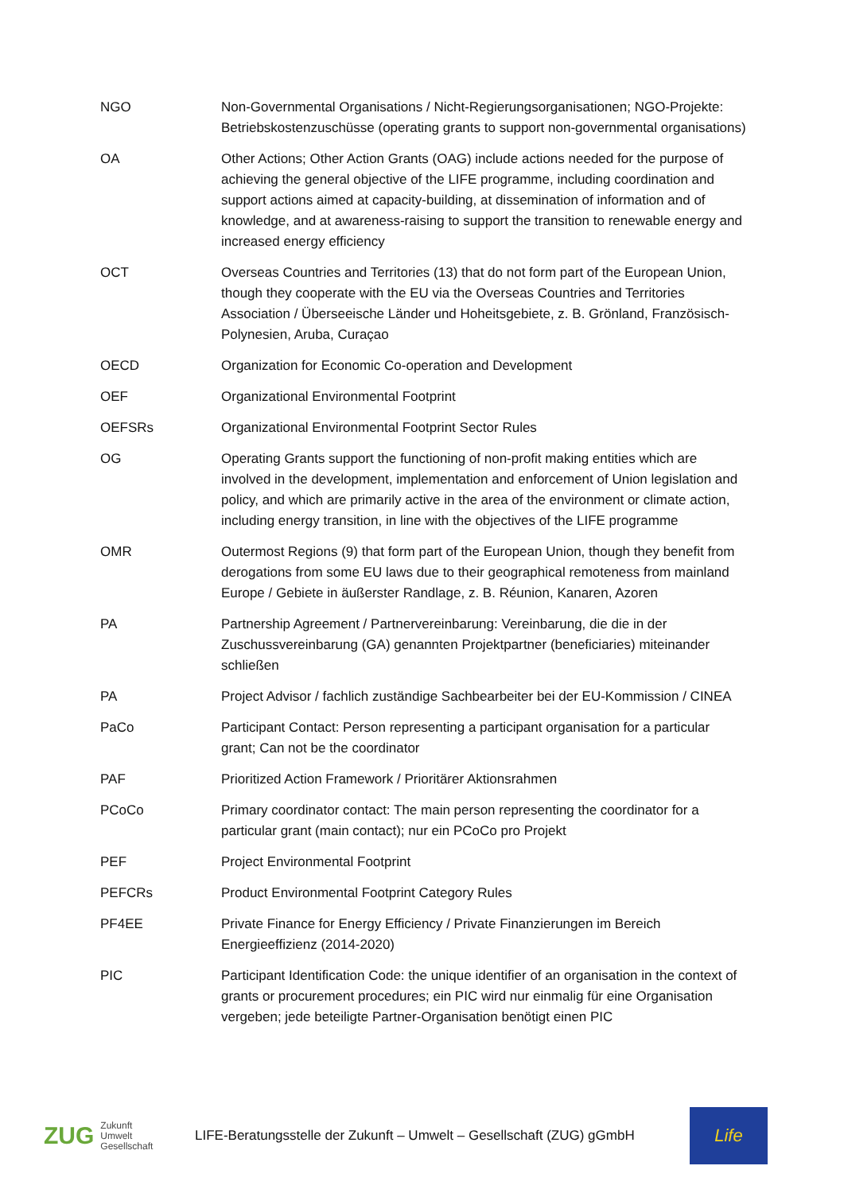| NGO | Non-Governmental Organisations / Nicht-Regierungsorganisationen; NGO-Projekte: Betriebskostenzuschüsse (operating grants to support non-governmental organisations) |
| OA | Other Actions; Other Action Grants (OAG) include actions needed for the purpose of achieving the general objective of the LIFE programme, including coordination and support actions aimed at capacity-building, at dissemination of information and of knowledge, and at awareness-raising to support the transition to renewable energy and increased energy efficiency |
| OCT | Overseas Countries and Territories (13) that do not form part of the European Union, though they cooperate with the EU via the Overseas Countries and Territories Association / Überseeische Länder und Hoheitsgebiete, z. B. Grönland, Französisch-Polynesien, Aruba, Curaçao |
| OECD | Organization for Economic Co-operation and Development |
| OEF | Organizational Environmental Footprint |
| OEFSRs | Organizational Environmental Footprint Sector Rules |
| OG | Operating Grants support the functioning of non-profit making entities which are involved in the development, implementation and enforcement of Union legislation and policy, and which are primarily active in the area of the environment or climate action, including energy transition, in line with the objectives of the LIFE programme |
| OMR | Outermost Regions (9) that form part of the European Union, though they benefit from derogations from some EU laws due to their geographical remoteness from mainland Europe / Gebiete in äußerster Randlage, z. B. Réunion, Kanaren, Azoren |
| PA | Partnership Agreement / Partnervereinbarung: Vereinbarung, die die in der Zuschussvereinbarung (GA) genannten Projektpartner (beneficiaries) miteinander schließen |
| PA | Project Advisor / fachlich zuständige Sachbearbeiter bei der EU-Kommission / CINEA |
| PaCo | Participant Contact: Person representing a participant organisation for a particular grant; Can not be the coordinator |
| PAF | Prioritized Action Framework / Prioritärer Aktionsrahmen |
| PCoCo | Primary coordinator contact: The main person representing the coordinator for a particular grant (main contact); nur ein PCoCo pro Projekt |
| PEF | Project Environmental Footprint |
| PEFCRs | Product Environmental Footprint Category Rules |
| PF4EE | Private Finance for Energy Efficiency / Private Finanzierungen im Bereich Energieeffizienz (2014-2020) |
| PIC | Participant Identification Code: the unique identifier of an organisation in the context of grants or procurement procedures; ein PIC wird nur einmalig für eine Organisation vergeben; jede beteiligte Partner-Organisation benötigt einen PIC |
ZUG Zukunft
Umwelt
Gesellschaft
LIFE-Beratungsstelle der Zukunft – Umwelt – Gesellschaft (ZUG) gGmbH
Life